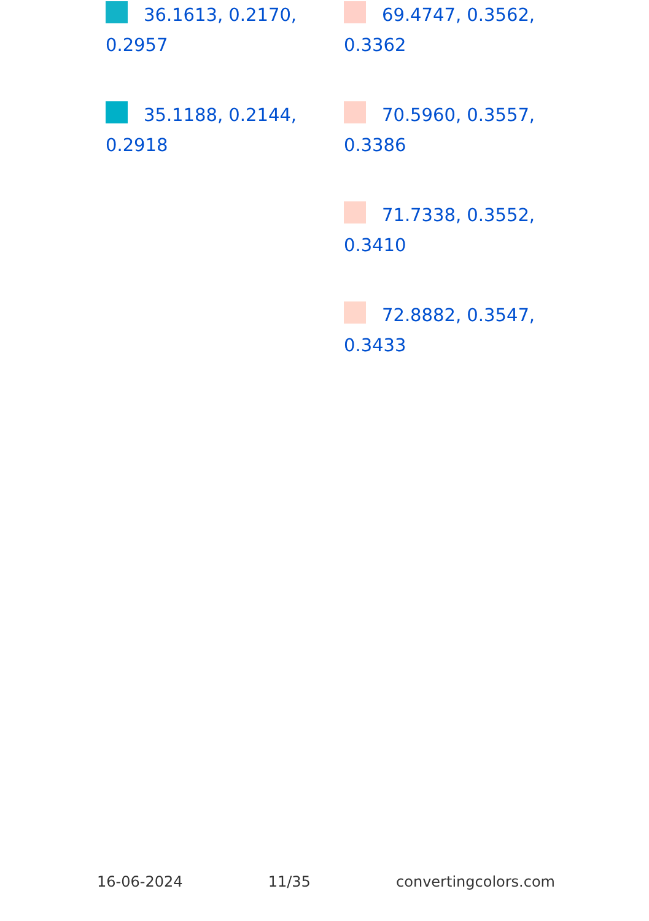36.1613, 0.2170, 0.2957
35.1188, 0.2144, 0.2918
69.4747, 0.3562, 0.3362
70.5960, 0.3557, 0.3386
71.7338, 0.3552, 0.3410
72.8882, 0.3547, 0.3433
16-06-2024 11/35 convertingcolors.com